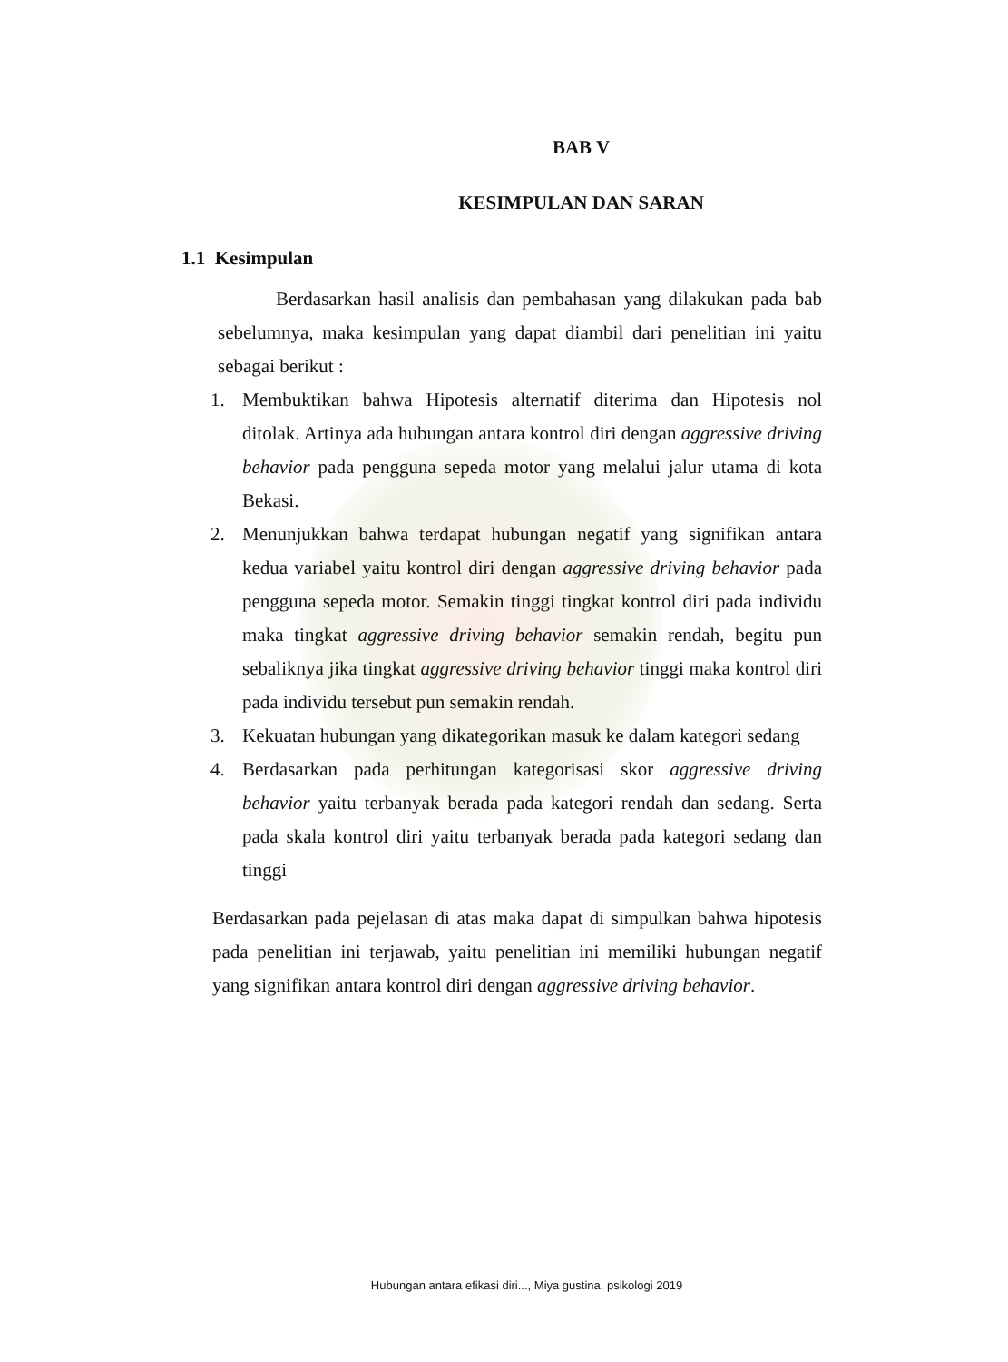BAB V
KESIMPULAN DAN SARAN
1.1 Kesimpulan
Berdasarkan hasil analisis dan pembahasan yang dilakukan pada bab sebelumnya, maka kesimpulan yang dapat diambil dari penelitian ini yaitu sebagai berikut :
1. Membuktikan bahwa Hipotesis alternatif diterima dan Hipotesis nol ditolak. Artinya ada hubungan antara kontrol diri dengan aggressive driving behavior pada pengguna sepeda motor yang melalui jalur utama di kota Bekasi.
2. Menunjukkan bahwa terdapat hubungan negatif yang signifikan antara kedua variabel yaitu kontrol diri dengan aggressive driving behavior pada pengguna sepeda motor. Semakin tinggi tingkat kontrol diri pada individu maka tingkat aggressive driving behavior semakin rendah, begitu pun sebaliknya jika tingkat aggressive driving behavior tinggi maka kontrol diri pada individu tersebut pun semakin rendah.
3. Kekuatan hubungan yang dikategorikan masuk ke dalam kategori sedang
4. Berdasarkan pada perhitungan kategorisasi skor aggressive driving behavior yaitu terbanyak berada pada kategori rendah dan sedang. Serta pada skala kontrol diri yaitu terbanyak berada pada kategori sedang dan tinggi
Berdasarkan pada pejelasan di atas maka dapat di simpulkan bahwa hipotesis pada penelitian ini terjawab, yaitu penelitian ini memiliki hubungan negatif yang signifikan antara kontrol diri dengan aggressive driving behavior.
Hubungan antara efikasi diri..., Miya gustina, psikologi 2019